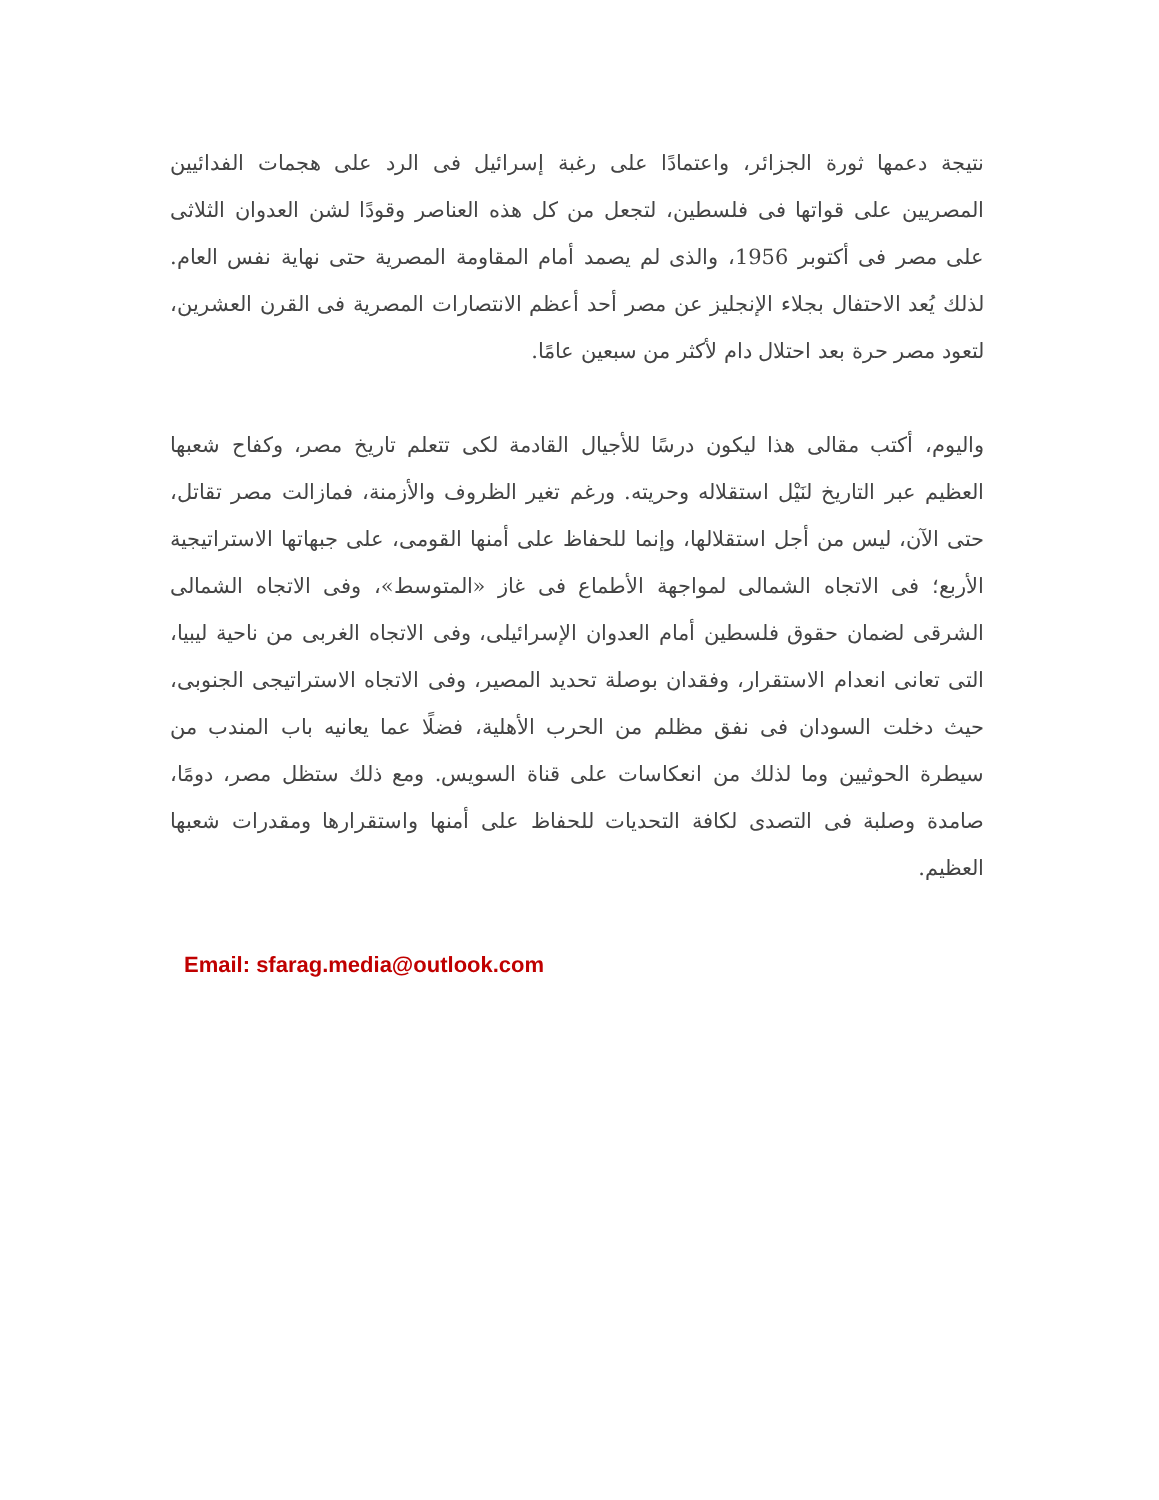نتيجة دعمها ثورة الجزائر، واعتمادًا على رغبة إسرائيل فى الرد على هجمات الفدائيين المصريين على قواتها فى فلسطين، لتجعل من كل هذه العناصر وقودًا لشن العدوان الثلاثى على مصر فى أكتوبر 1956، والذى لم يصمد أمام المقاومة المصرية حتى نهاية نفس العام. لذلك يُعد الاحتفال بجلاء الإنجليز عن مصر أحد أعظم الانتصارات المصرية فى القرن العشرين، لتعود مصر حرة بعد احتلال دام لأكثر من سبعين عامًا.
واليوم، أكتب مقالى هذا ليكون درسًا للأجيال القادمة لكى تتعلم تاريخ مصر، وكفاح شعبها العظيم عبر التاريخ لنَيْل استقلاله وحريته. ورغم تغير الظروف والأزمنة، فمازالت مصر تقاتل، حتى الآن، ليس من أجل استقلالها، وإنما للحفاظ على أمنها القومى، على جبهاتها الاستراتيجية الأربع؛ فى الاتجاه الشمالى لمواجهة الأطماع فى غاز «المتوسط»، وفى الاتجاه الشمالى الشرقى لضمان حقوق فلسطين أمام العدوان الإسرائيلى، وفى الاتجاه الغربى من ناحية ليبيا، التى تعانى انعدام الاستقرار، وفقدان بوصلة تحديد المصير، وفى الاتجاه الاستراتيجى الجنوبى، حيث دخلت السودان فى نفق مظلم من الحرب الأهلية، فضلًا عما يعانيه باب المندب من سيطرة الحوثيين وما لذلك من انعكاسات على قناة السويس. ومع ذلك ستظل مصر، دومًا، صامدة وصلبة فى التصدى لكافة التحديات للحفاظ على أمنها واستقرارها ومقدرات شعبها العظيم.
Email: sfarag.media@outlook.com